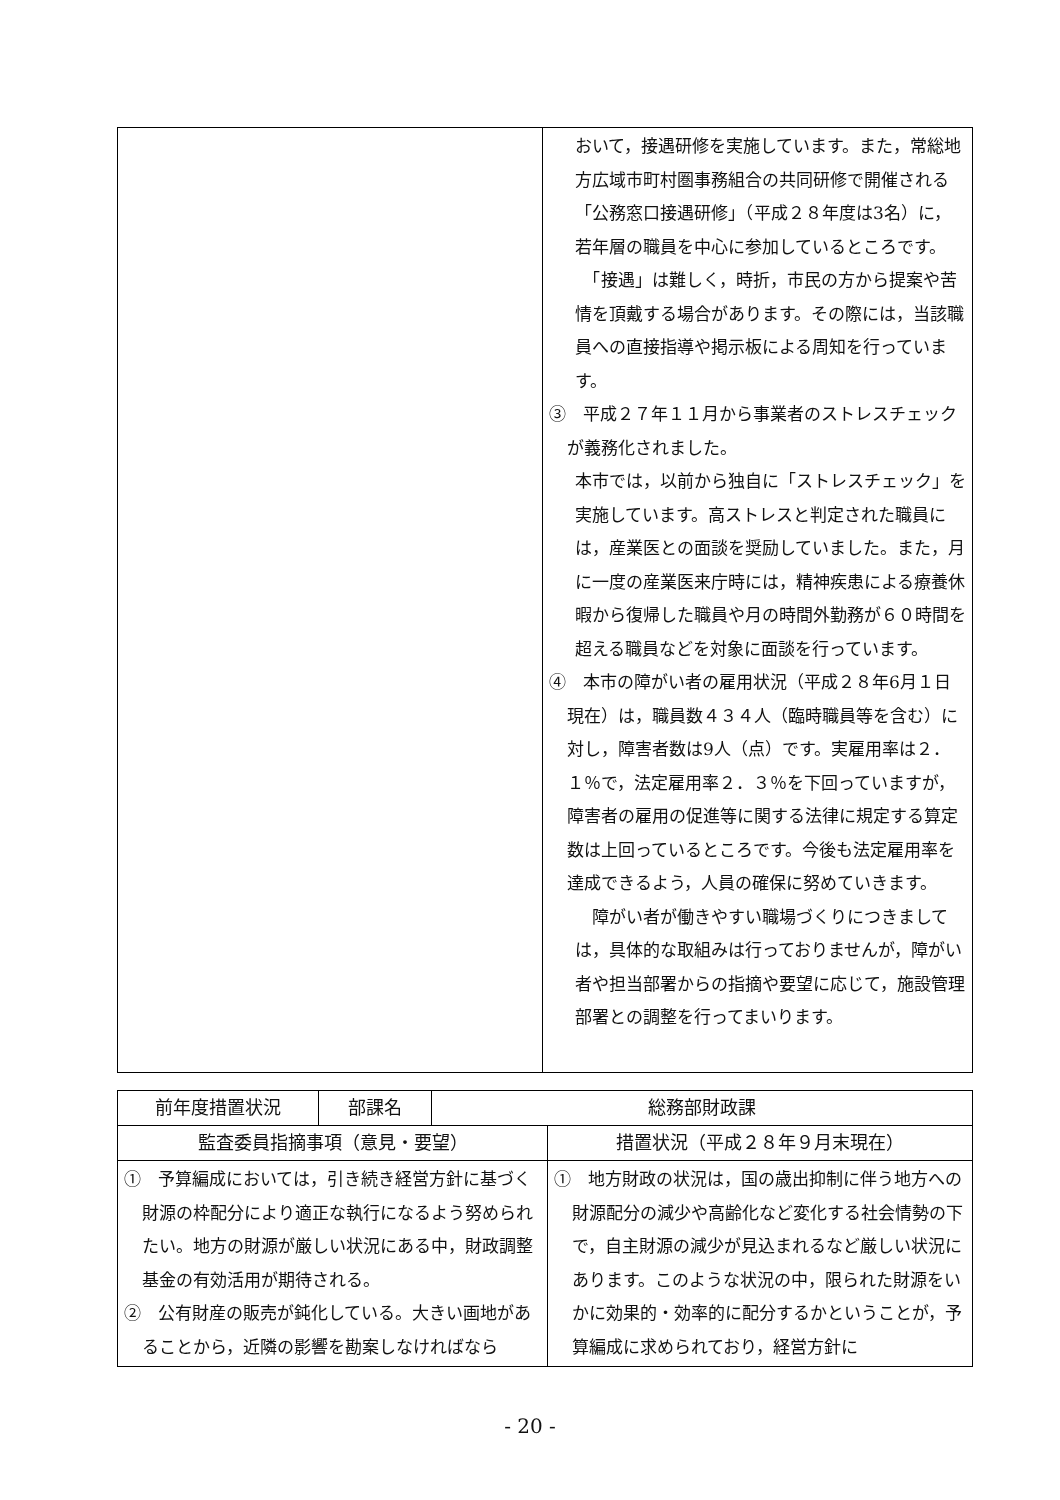| | おいて，接遇研修を実施しています。また，常総地方広域市町村圏事務組合の共同研修で開催される「公務窓口接遇研修」（平成２８年度は3名）に，若年層の職員を中心に参加しているところです。 「接遇」は難しく，時折，市民の方から提案や苦情を頂戴する場合があります。その際には，当該職員への直接指導や掲示板による周知を行っています。 ③ 平成２７年１１月から事業者のストレスチェックが義務化されました。 本市では，以前から独自に「ストレスチェック」を実施しています。高ストレスと判定された職員には，産業医との面談を奨励していました。また，月に一度の産業医来庁時には，精神疾患による療養休暇から復帰した職員や月の時間外勤務が６０時間を超える職員などを対象に面談を行っています。 ④ 本市の障がい者の雇用状況（平成２８年6月１日現在）は，職員数４３４人（臨時職員等を含む）に対し，障害者数は9人（点）です。実雇用率は２．１％で，法定雇用率２．３％を下回っていますが，障害者の雇用の促進等に関する法律に規定する算定数は上回っているところです。今後も法定雇用率を達成できるよう，人員の確保に努めていきます。 障がい者が働きやすい職場づくりにつきましては，具体的な取組みは行っておりませんが，障がい者や担当部署からの指摘や要望に応じて，施設管理部署との調整を行ってまいります。 |
| 前年度措置状況 | 部課名 | 総務部財政課 | |
| --- | --- | --- | --- |
| 監査委員指摘事項（意見・要望） | | | 措置状況（平成２８年９月末現在） |
| ① 予算編成においては，引き続き経営方針に基づく財源の枠配分により適正な執行になるよう努められたい。地方の財源が厳しい状況にある中，財政調整基金の有効活用が期待される。 ② 公有財産の販売が鈍化している。大きい画地があることから，近隣の影響を勘案しなければなら | | | ① 地方財政の状況は，国の歳出抑制に伴う地方への財源配分の減少や高齢化など変化する社会情勢の下で，自主財源の減少が見込まれるなど厳しい状況にあります。このような状況の中，限られた財源をいかに効果的・効率的に配分するかということが，予算編成に求められており，経営方針に |
- 20 -